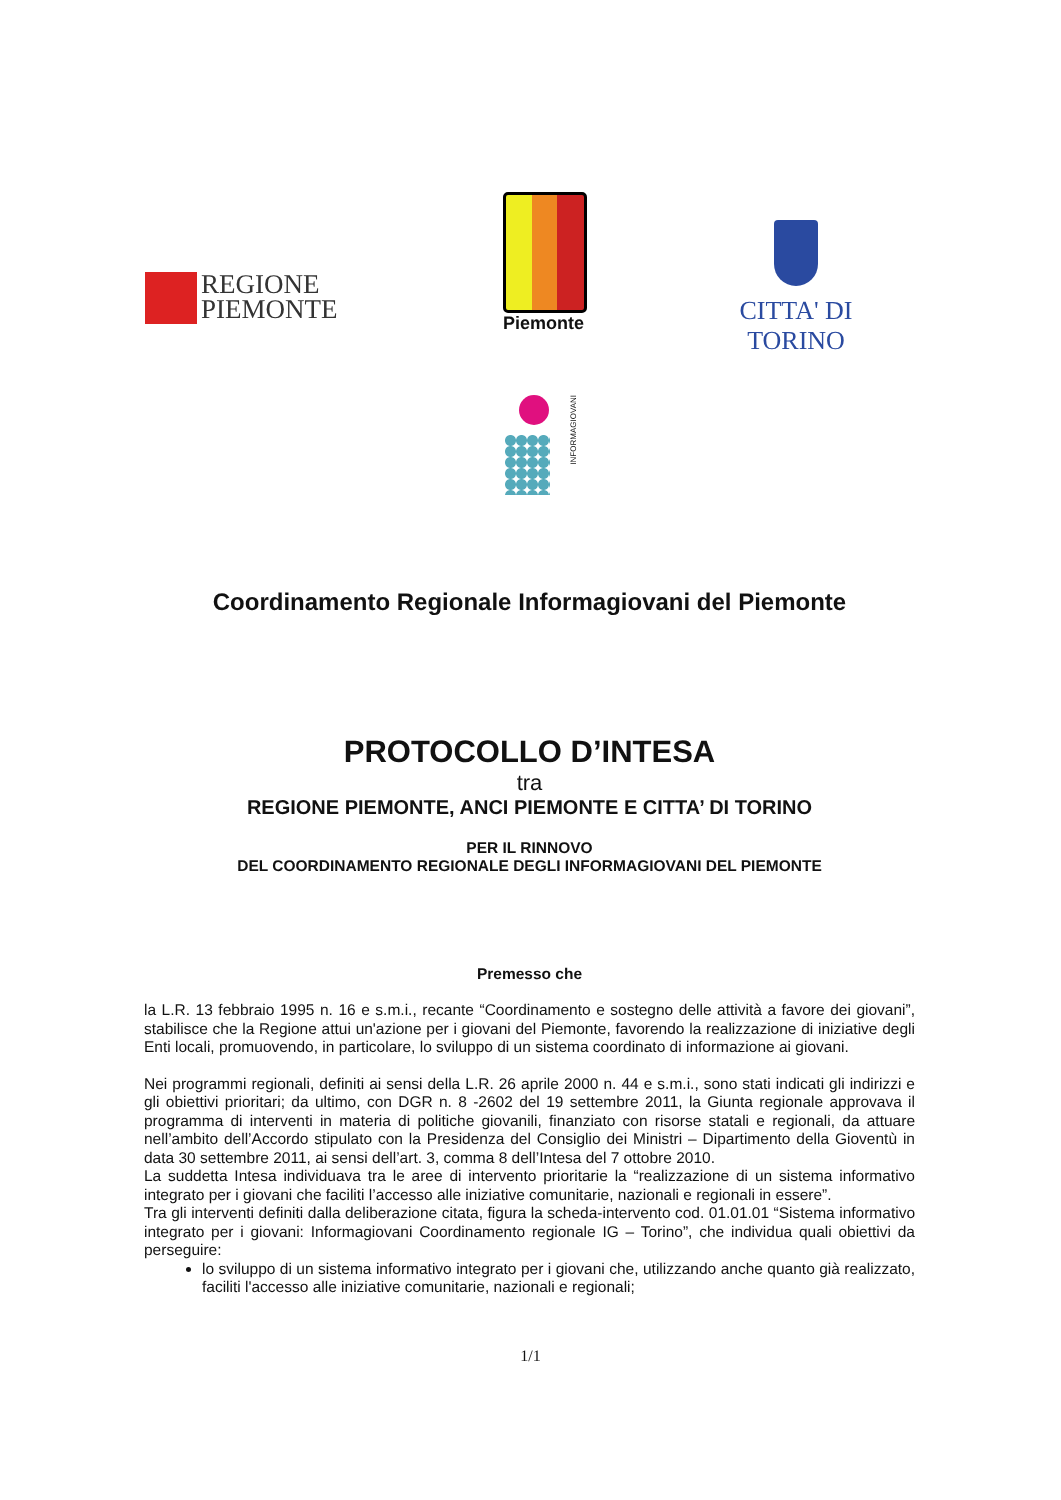REGIONE
PIEMONTE
Piemonte
CITTA' DI TORINO
INFORMAGIOVANI
Coordinamento Regionale Informagiovani del Piemonte
PROTOCOLLO D’INTESA
tra
REGIONE PIEMONTE, ANCI PIEMONTE E CITTA’ DI TORINO
PER IL RINNOVO
DEL COORDINAMENTO REGIONALE DEGLI INFORMAGIOVANI DEL PIEMONTE
Premesso che
la L.R. 13 febbraio 1995 n. 16 e s.m.i., recante “Coordinamento e sostegno delle attività a favore dei giovani”, stabilisce che la Regione attui un'azione per i giovani del Piemonte, favorendo la realizzazione di iniziative degli Enti locali, promuovendo, in particolare, lo sviluppo di un sistema coordinato di informazione ai giovani.
Nei programmi regionali, definiti ai sensi della L.R. 26 aprile 2000 n. 44 e s.m.i., sono stati indicati gli indirizzi e gli obiettivi prioritari; da ultimo, con DGR n. 8 -2602 del 19 settembre 2011, la Giunta regionale approvava il programma di interventi in materia di politiche giovanili, finanziato con risorse statali e regionali, da attuare nell’ambito dell’Accordo stipulato con la Presidenza del Consiglio dei Ministri – Dipartimento della Gioventù in data 30 settembre 2011, ai sensi dell’art. 3, comma 8 dell’Intesa del 7 ottobre 2010.
La suddetta Intesa individuava tra le aree di intervento prioritarie la “realizzazione di un sistema informativo integrato per i giovani che faciliti l’accesso alle iniziative comunitarie, nazionali e regionali in essere”.
Tra gli interventi definiti dalla deliberazione citata, figura la scheda-intervento cod. 01.01.01 “Sistema informativo integrato per i giovani: Informagiovani Coordinamento regionale IG – Torino”, che individua quali obiettivi da perseguire:
lo sviluppo di un sistema informativo integrato per i giovani che, utilizzando anche quanto già realizzato, faciliti l'accesso alle iniziative comunitarie, nazionali e regionali;
1/1